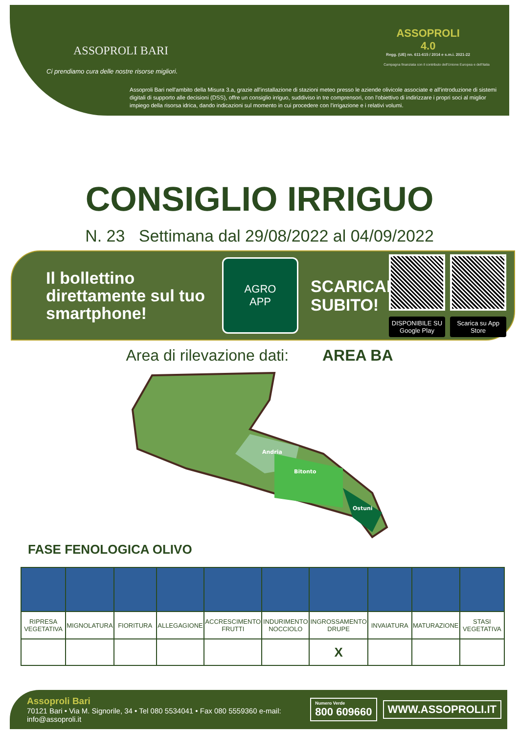ASSOPROLI BARI
Ci prendiamo cura delle nostre risorse migliori.
ASSOPROLI
4.0
Regg. (UE) nn. 611-615 / 2014 e s.m.i. 2021-22
Campagna finanziata con il contributo dell'Unione Europea e dell'Italia
Assoproli Bari nell'ambito della Misura 3.a, grazie all'installazione di stazioni meteo presso le aziende olivicole associate e all'introduzione di sistemi digitali di supporto alle decisioni (DSS), offre un consiglio irriguo, suddiviso in tre comprensori, con l'obiettivo di indirizzare i propri soci al miglior impiego della risorsa idrica, dando indicazioni sul momento in cui procedere con l'irrigazione e i relativi volumi.
CONSIGLIO IRRIGUO
N. 23 Settimana dal 29/08/2022 al 04/09/2022
Il bollettino direttamente sul tuo smartphone!
AGRO
APP
SCARICALA SUBITO!
DISPONIBILE SU Google Play
Scarica su App Store
Area di rilevazione dati: AREA BA
Andria
Bitonto
Ostuni
FASE FENOLOGICA OLIVO
| RIPRESA VEGETATIVA | MIGNOLATURA | FIORITURA | ALLEGAGIONE | ACCRESCIMENTO FRUTTI | INDURIMENTO NOCCIOLO | INGROSSAMENTO DRUPE | INVAIATURA | MATURAZIONE | STASI VEGETATIVA |
| | | | | | | X | | | |
Assoproli Bari
70121 Bari • Via M. Signorile, 34 • Tel 080 5534041 • Fax 080 5559360 e-mail: info@assoproli.it
Numero Verde
800 609660
WWW.ASSOPROLI.IT